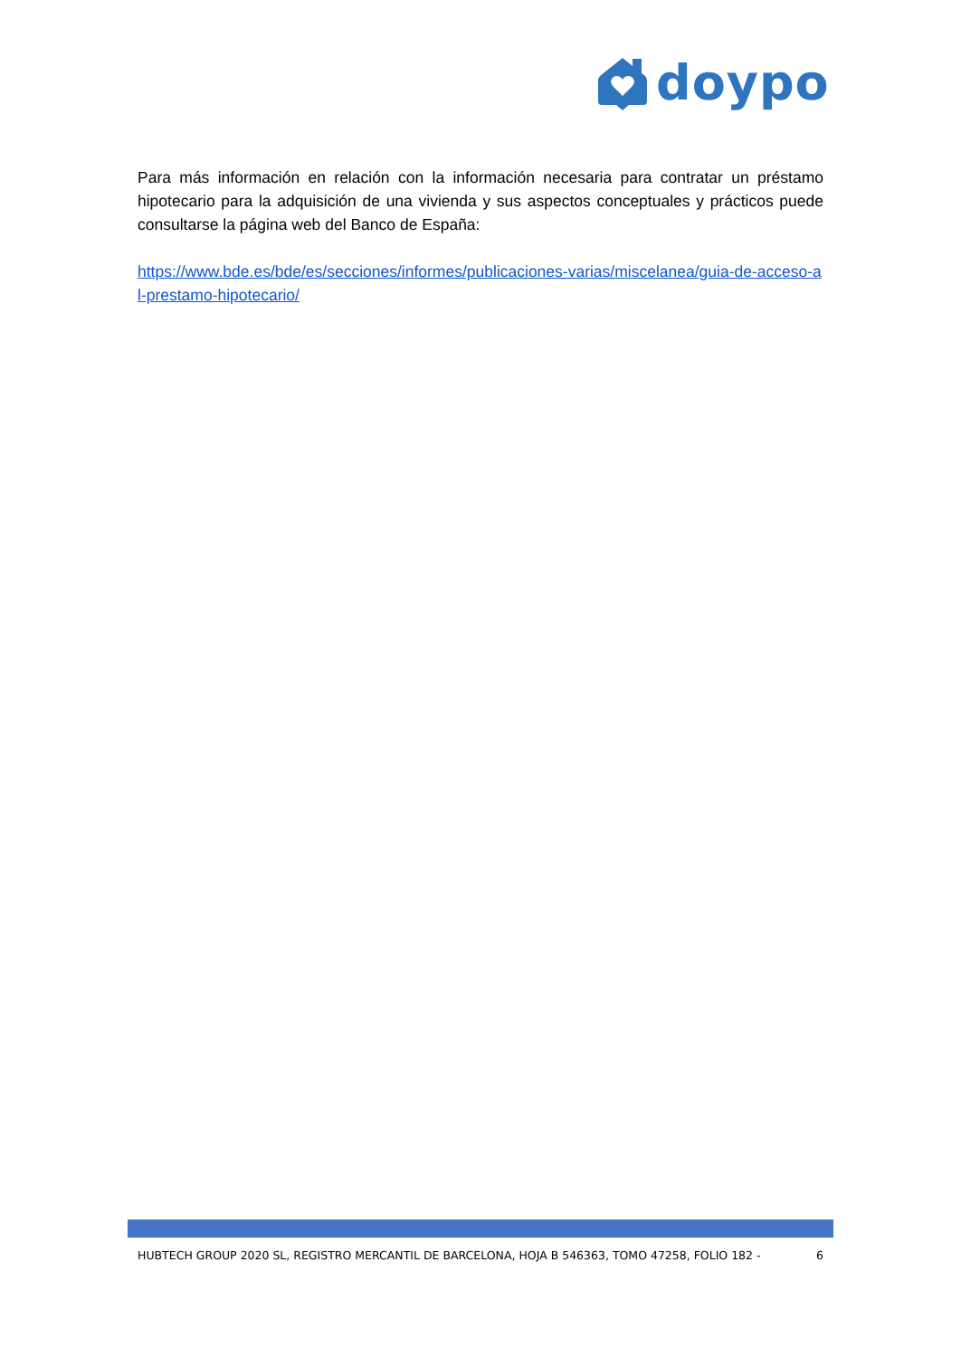doypo
Para más información en relación con la información necesaria para contratar un préstamo hipotecario para la adquisición de una vivienda y sus aspectos conceptuales y prácticos puede consultarse la página web del Banco de España:
https://www.bde.es/bde/es/secciones/informes/publicaciones-varias/miscelanea/guia-de-acceso-al-prestamo-hipotecario/
HUBTECH GROUP 2020 SL, REGISTRO MERCANTIL DE BARCELONA, HOJA B 546363, TOMO 47258, FOLIO 182 - 6